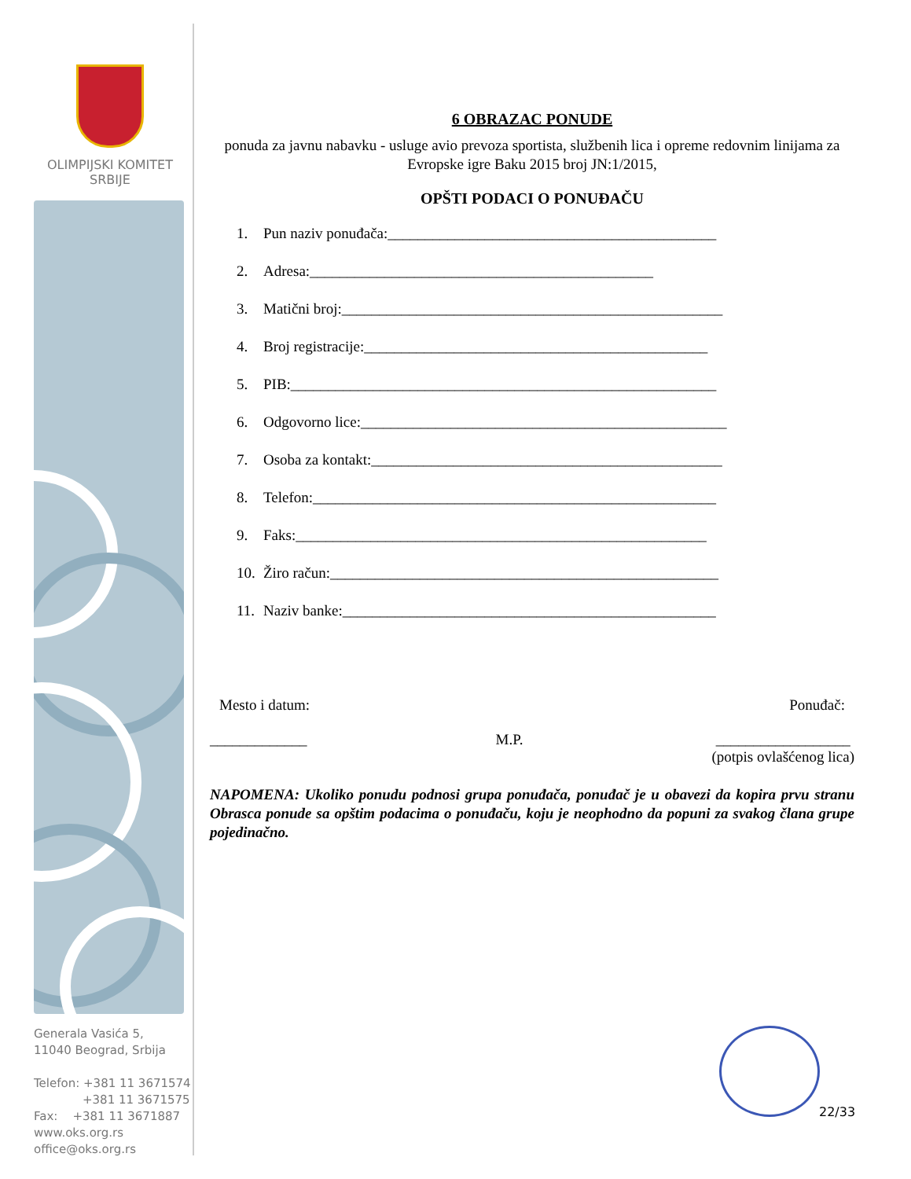OLIMPIJSKI KOMITET
SRBIJE
Generala Vasića 5,
11040 Beograd, Srbija
Telefon: +381 11 3671574
+381 11 3671575
Fax: +381 11 3671887
www.oks.org.rs
office@oks.org.rs
6 OBRAZAC PONUDE
ponuda za javnu nabavku - usluge avio prevoza sportista, službenih lica i opreme redovnim linijama za Evropske igre Baku 2015 broj JN:1/2015,
OPŠTI PODACI O PONUĐAČU
1. Pun naziv ponuđača:____________________________________________
2. Adresa:______________________________________________
3. Matični broj:___________________________________________________
4. Broj registracije:______________________________________________
5. PIB:_________________________________________________________
6. Odgovorno lice:_________________________________________________
7. Osoba za kontakt:_______________________________________________
8. Telefon:______________________________________________________
9. Faks:_______________________________________________________
10. Žiro račun:____________________________________________________
11. Naziv banke:__________________________________________________
Mesto i datum: Ponuđač:
_____________ M.P. __________________
(potpis ovlašćenog lica)
NAPOMENA: Ukoliko ponudu podnosi grupa ponuđača, ponuđač je u obavezi da kopira prvu stranu Obrasca ponude sa opštim podacima o ponuđaču, koju je neophodno da popuni za svakog člana grupe pojedinačno.
22/33